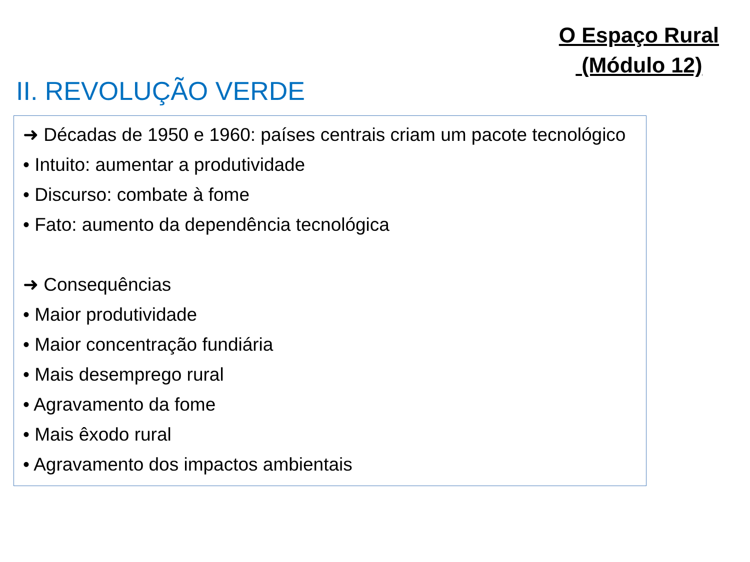O Espaço Rural
(Módulo 12)
II. REVOLUÇÃO VERDE
➜ Décadas de 1950 e 1960: países centrais criam um pacote tecnológico
• Intuito: aumentar a produtividade
• Discurso: combate à fome
• Fato: aumento da dependência tecnológica
➜ Consequências
• Maior produtividade
• Maior concentração fundiária
• Mais desemprego rural
• Agravamento da fome
• Mais êxodo rural
• Agravamento dos impactos ambientais